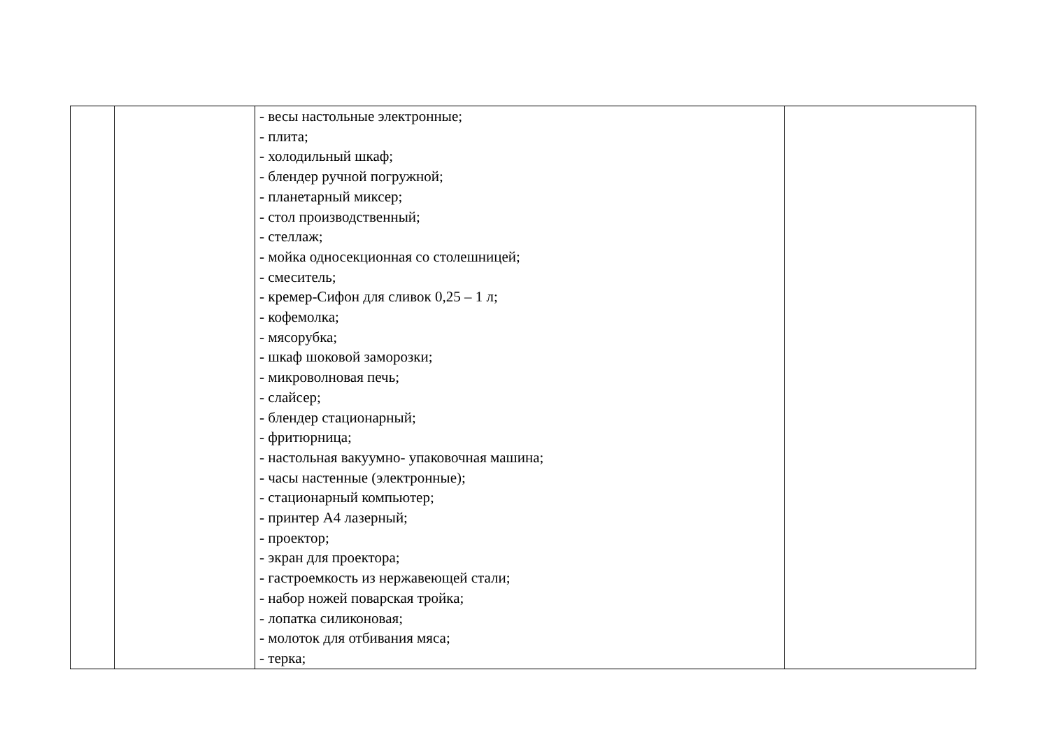| | | - весы настольные электронные; - плита; - холодильный шкаф; - блендер ручной погружной; - планетарный миксер; - стол производственный; - стеллаж; - мойка односекционная со столешницей; - смеситель; - кремер-Сифон для сливок 0,25 – 1 л; - кофемолка; - мясорубка; - шкаф шоковой заморозки; - микроволновая печь; - слайсер; - блендер стационарный; - фритюрница; - настольная вакуумно- упаковочная машина; - часы настенные (электронные); - стационарный компьютер; - принтер А4 лазерный; - проектор; - экран для проектора; - гастроемкость из нержавеющей стали; - набор ножей поварская тройка; - лопатка силиконовая; - молоток для отбивания мяса; - терка; | |